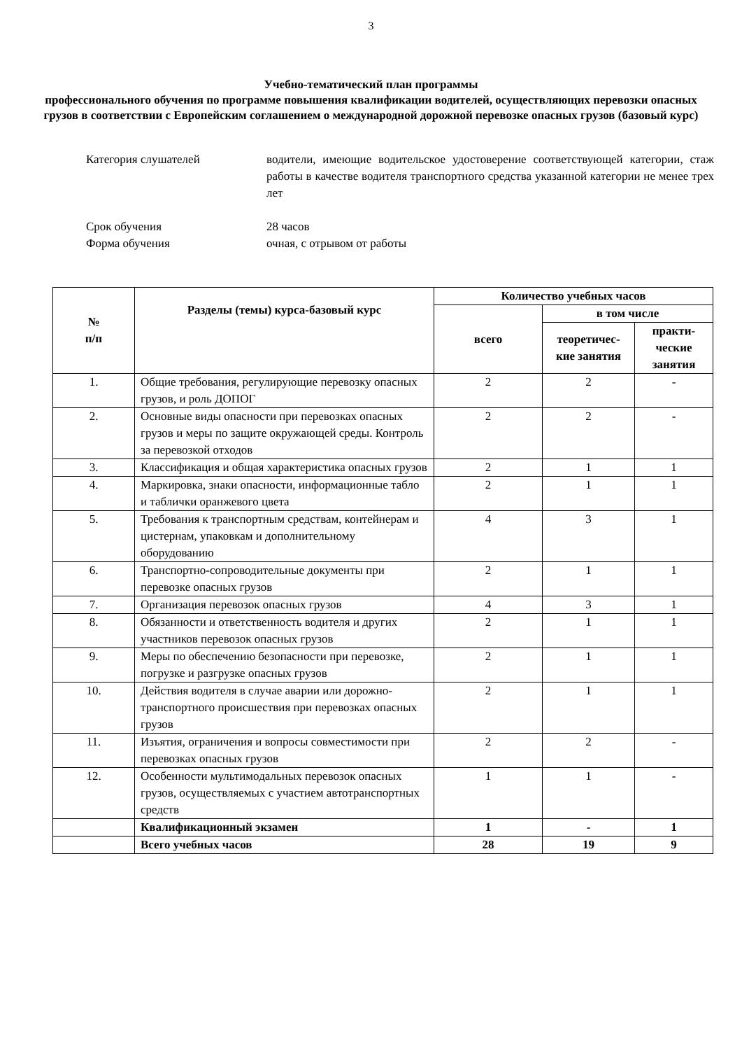3
Учебно-тематический план программы
профессионального обучения по программе повышения квалификации водителей, осуществляющих перевозки опасных грузов в соответствии с Европейским соглашением о международной дорожной перевозке опасных грузов (базовый курс)
Категория слушателей водители, имеющие водительское удостоверение соответствующей категории, стаж работы в качестве водителя транспортного средства указанной категории не менее трех лет
Срок обучения 28 часов
Форма обучения очная, с отрывом от работы
| № п/п | Разделы (темы) курса-базовый курс | Количество учебных часов | | |
| --- | --- | --- | --- | --- |
| | | всего | в том числе | |
| | | | теоретичес-кие занятия | практи-ческие занятия |
| 1. | Общие требования, регулирующие перевозку опасных грузов, и роль ДОПОГ | 2 | 2 | - |
| 2. | Основные виды опасности при перевозках опасных грузов и меры по защите окружающей среды. Контроль за перевозкой отходов | 2 | 2 | - |
| 3. | Классификация и общая характеристика опасных грузов | 2 | 1 | 1 |
| 4. | Маркировка, знаки опасности, информационные табло и таблички оранжевого цвета | 2 | 1 | 1 |
| 5. | Требования к транспортным средствам, контейнерам и цистернам, упаковкам и дополнительному оборудованию | 4 | 3 | 1 |
| 6. | Транспортно-сопроводительные документы при перевозке опасных грузов | 2 | 1 | 1 |
| 7. | Организация перевозок опасных грузов | 4 | 3 | 1 |
| 8. | Обязанности и ответственность водителя и других участников перевозок опасных грузов | 2 | 1 | 1 |
| 9. | Меры по обеспечению безопасности при перевозке, погрузке и разгрузке опасных грузов | 2 | 1 | 1 |
| 10. | Действия водителя в случае аварии или дорожно-транспортного происшествия при перевозках опасных грузов | 2 | 1 | 1 |
| 11. | Изъятия, ограничения и вопросы совместимости при перевозках опасных грузов | 2 | 2 | - |
| 12. | Особенности мультимодальных перевозок опасных грузов, осуществляемых с участием автотранспортных средств | 1 | 1 | - |
| | Квалификационный экзамен | 1 | - | 1 |
| | Всего учебных часов | 28 | 19 | 9 |